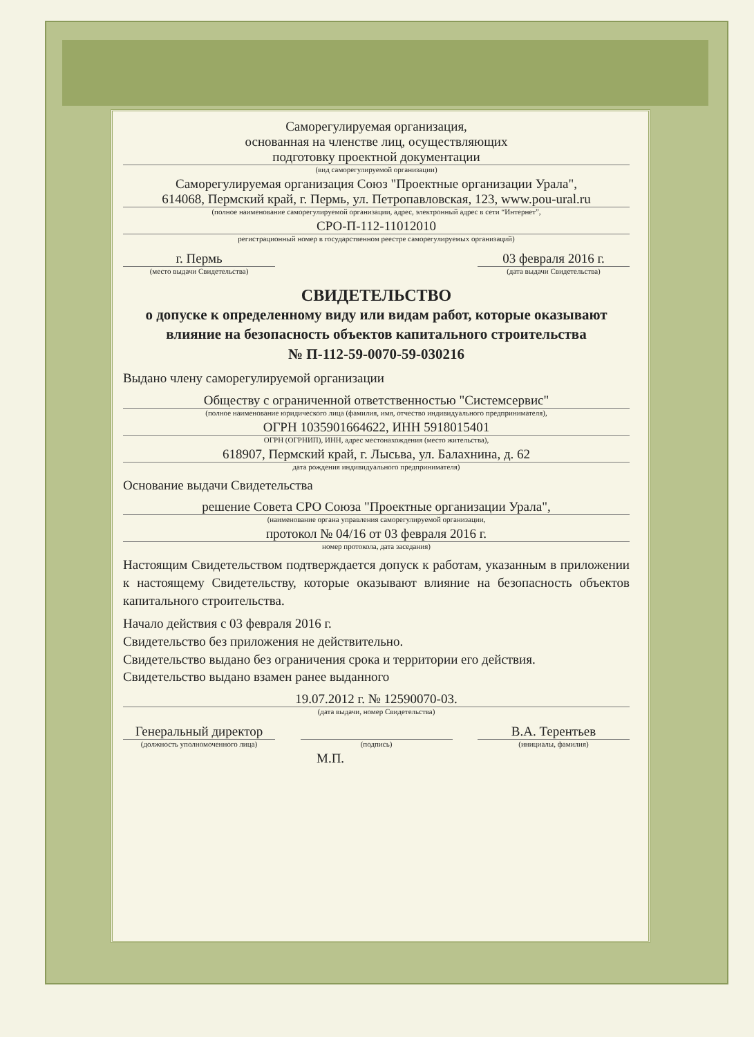Саморегулируемая организация,
основанная на членстве лиц, осуществляющих
подготовку проектной документации
(вид саморегулируемой организации)
Саморегулируемая организация Союз "Проектные организации Урала",
614068, Пермский край, г. Пермь, ул. Петропавловская, 123, www.pou-ural.ru
(полное наименование саморегулируемой организации, адрес, электронный адрес в сети “Интернет”,
СРО-П-112-11012010
регистрационный номер в государственном реестре саморегулируемых организаций)
г. Пермь
(место выдачи Свидетельства)
03 февраля 2016 г.
(дата выдачи Свидетельства)
СВИДЕТЕЛЬСТВО
о допуске к определенному виду или видам работ, которые оказывают влияние на безопасность объектов капитального строительства
№ П-112-59-0070-59-030216
Выдано члену саморегулируемой организации
Обществу с ограниченной ответственностью "Системсервис"
(полное наименование юридического лица (фамилия, имя, отчество индивидуального предпринимателя),
ОГРН 1035901664622, ИНН 5918015401
ОГРН (ОГРНИП), ИНН, адрес местонахождения (место жительства),
618907, Пермский край, г. Лысьва, ул. Балахнина, д. 62
дата рождения индивидуального предпринимателя)
Основание выдачи Свидетельства
решение Совета СРО Союза "Проектные организации Урала",
(наименование органа управления саморегулируемой организации,
протокол № 04/16 от 03 февраля 2016 г.
номер протокола, дата заседания)
Настоящим Свидетельством подтверждается допуск к работам, указанным в приложении к настоящему Свидетельству, которые оказывают влияние на безопасность объектов капитального строительства.
Начало действия с 03 февраля 2016 г.
Свидетельство без приложения не действительно.
Свидетельство выдано без ограничения срока и территории его действия.
Свидетельство выдано взамен ранее выданного
19.07.2012 г. № 12590070-03.
(дата выдачи, номер Свидетельства)
Генеральный директор
(должность уполномоченного лица)
(подпись)
В.А. Терентьев
(инициалы, фамилия)
М.П.